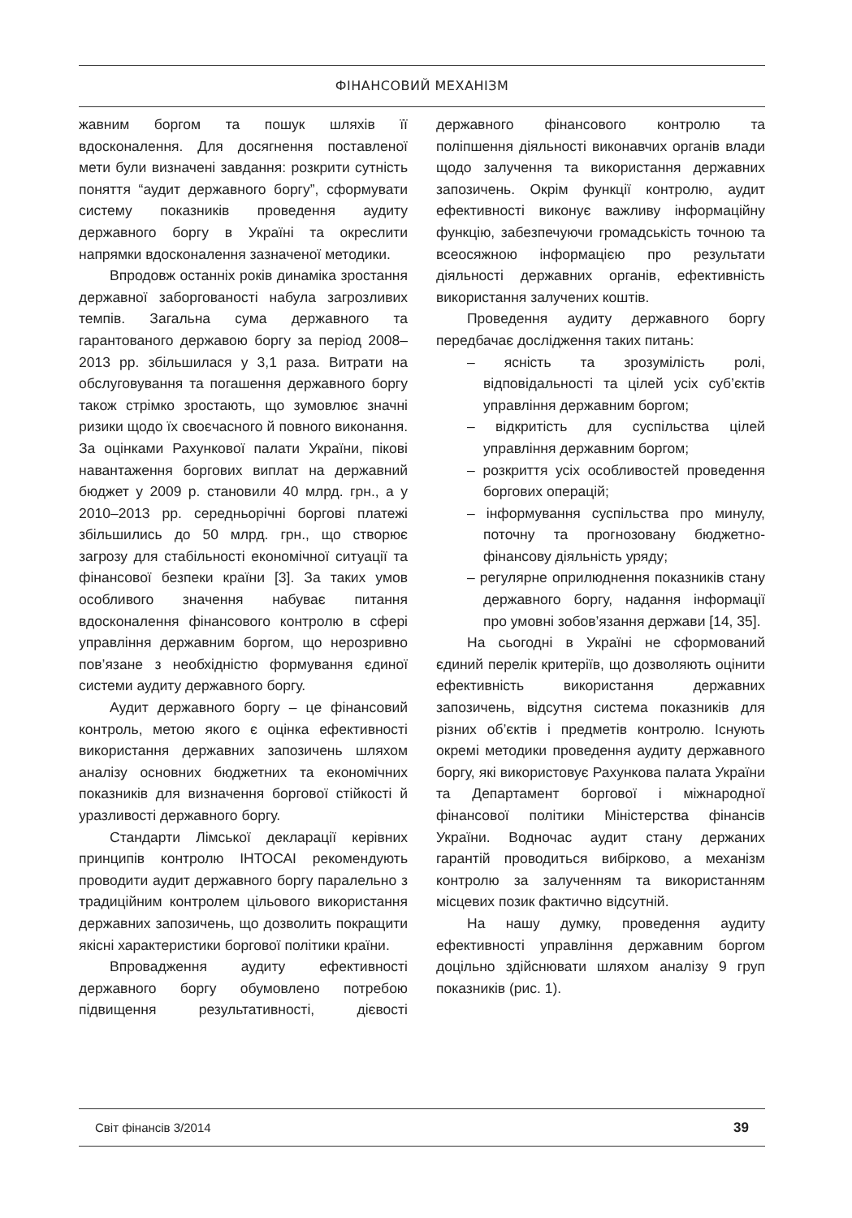ФІНАНСОВИЙ МЕХАНІЗМ
жавним боргом та пошук шляхів її вдосконалення. Для досягнення поставленої мети були визначені завдання: розкрити сутність поняття “аудит державного боргу”, сформувати систему показників проведення аудиту державного боргу в Україні та окреслити напрямки вдосконалення зазначеної методики.
Впродовж останніх років динаміка зростання державної заборгованості набула загрозливих темпів. Загальна сума державного та гарантованого державою боргу за період 2008–2013 рр. збільшилася у 3,1 раза. Витрати на обслуговування та погашення державного боргу також стрімко зростають, що зумовлює значні ризики щодо їх своєчасного й повного виконання. За оцінками Рахункової палати України, пікові навантаження боргових виплат на державний бюджет у 2009 р. становили 40 млрд. грн., а у 2010–2013 рр. середньорічні боргові платежі збільшились до 50 млрд. грн., що створює загрозу для стабільності економічної ситуації та фінансової безпеки країни [3]. За таких умов особливого значення набуває питання вдосконалення фінансового контролю в сфері управління державним боргом, що нерозривно пов’язане з необхідністю формування єдиної системи аудиту державного боргу.
Аудит державного боргу – це фінансовий контроль, метою якого є оцінка ефективності використання державних запозичень шляхом аналізу основних бюджетних та економічних показників для визначення боргової стійкості й уразливості державного боргу.
Стандарти Лімської декларації керівних принципів контролю ІНТОСАІ рекомендують проводити аудит державного боргу паралельно з традиційним контролем цільового використання державних запозичень, що дозволить покращити якісні характеристики боргової політики країни.
Впровадження аудиту ефективності державного боргу обумовлено потребою підвищення результативності, дієвості державного фінансового контролю та поліпшення діяльності виконавчих органів влади щодо залучення та використання державних запозичень. Окрім функції контролю, аудит ефективності виконує важливу інформаційну функцію, забезпечуючи громадськість точною та всеосяжною інформацією про результати діяльності державних органів, ефективність використання залучених коштів.
Проведення аудиту державного боргу передбачає дослідження таких питань:
– ясність та зрозумілість ролі, відповідальності та цілей усіх суб’єктів управління державним боргом;
– відкритість для суспільства цілей управління державним боргом;
– розкриття усіх особливостей проведення боргових операцій;
– інформування суспільства про минулу, поточну та прогнозовану бюджетно-фінансову діяльність уряду;
– регулярне оприлюднення показників стану державного боргу, надання інформації про умовні зобов’язання держави [14, 35].
На сьогодні в Україні не сформований єдиний перелік критеріїв, що дозволяють оцінити ефективність використання державних запозичень, відсутня система показників для різних об’єктів і предметів контролю. Існують окремі методики проведення аудиту державного боргу, які використовує Рахункова палата України та Департамент боргової і міжнародної фінансової політики Міністерства фінансів України. Водночас аудит стану держаних гарантій проводиться вибірково, а механізм контролю за залученням та використанням місцевих позик фактично відсутній.
На нашу думку, проведення аудиту ефективності управління державним боргом доцільно здійснювати шляхом аналізу 9 груп показників (рис. 1).
Світ фінансів 3/2014 39